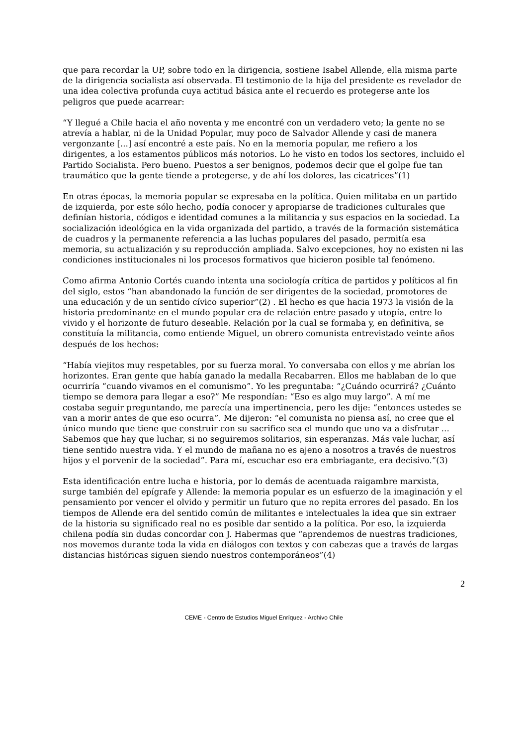que para recordar la UP, sobre todo en la dirigencia, sostiene Isabel Allende, ella misma parte de la dirigencia socialista así observada. El testimonio de la hija del presidente es revelador de una idea colectiva profunda cuya actitud básica ante el recuerdo es protegerse ante los peligros que puede acarrear:
“Y llegué a Chile hacia el año noventa y me encontré con un verdadero veto; la gente no se atrevía a hablar, ni de la Unidad Popular, muy poco de Salvador Allende y casi de manera vergonzante [...] así encontré a este país. No en la memoria popular, me refiero a los dirigentes, a los estamentos públicos más notorios. Lo he visto en todos los sectores, incluido el Partido Socialista. Pero bueno. Puestos a ser benignos, podemos decir que el golpe fue tan traumático que la gente tiende a protegerse, y de ahí los dolores, las cicatrices”(1)
En otras épocas, la memoria popular se expresaba en la política. Quien militaba en un partido de izquierda, por este sólo hecho, podía conocer y apropiarse de tradiciones culturales que definían historia, códigos e identidad comunes a la militancia y sus espacios en la sociedad. La socialización ideológica en la vida organizada del partido, a través de la formación sistemática de cuadros y la permanente referencia a las luchas populares del pasado, permitía esa memoria, su actualización y su reproducción ampliada. Salvo excepciones, hoy no existen ni las condiciones institucionales ni los procesos formativos que hicieron posible tal fenómeno.
Como afirma Antonio Cortés cuando intenta una sociología crítica de partidos y políticos al fin del siglo, estos “han abandonado la función de ser dirigentes de la sociedad, promotores de una educación y de un sentido cívico superior”(2) . El hecho es que hacia 1973 la visión de la historia predominante en el mundo popular era de relación entre pasado y utopía, entre lo vivido y el horizonte de futuro deseable. Relación por la cual se formaba y, en definitiva, se constituía la militancia, como entiende Miguel, un obrero comunista entrevistado veinte años después de los hechos:
“Había viejitos muy respetables, por su fuerza moral. Yo conversaba con ellos y me abrían los horizontes. Eran gente que había ganado la medalla Recabarren. Ellos me hablaban de lo que ocurriría “cuando vivamos en el comunismo”. Yo les preguntaba: “¿Cuándo ocurrirá? ¿Cuánto tiempo se demora para llegar a eso?” Me respondían: “Eso es algo muy largo”. A mí me costaba seguir preguntando, me parecía una impertinencia, pero les dije: “entonces ustedes se van a morir antes de que eso ocurra”. Me dijeron: “el comunista no piensa así, no cree que el único mundo que tiene que construir con su sacrifico sea el mundo que uno va a disfrutar ... Sabemos que hay que luchar, si no seguiremos solitarios, sin esperanzas. Más vale luchar, así tiene sentido nuestra vida. Y el mundo de mañana no es ajeno a nosotros a través de nuestros hijos y el porvenir de la sociedad”. Para mí, escuchar eso era embriagante, era decisivo.”(3)
Esta identificación entre lucha e historia, por lo demás de acentuada raigambre marxista, surge también del epígrafe y Allende: la memoria popular es un esfuerzo de la imaginación y el pensamiento por vencer el olvido y permitir un futuro que no repita errores del pasado. En los tiempos de Allende era del sentido común de militantes e intelectuales la idea que sin extraer de la historia su significado real no es posible dar sentido a la política. Por eso, la izquierda chilena podía sin dudas concordar con J. Habermas que “aprendemos de nuestras tradiciones, nos movemos durante toda la vida en diálogos con textos y con cabezas que a través de largas distancias históricas siguen siendo nuestros contemporáneos”(4)
2
CEME - Centro de Estudios Miguel Enríquez - Archivo Chile